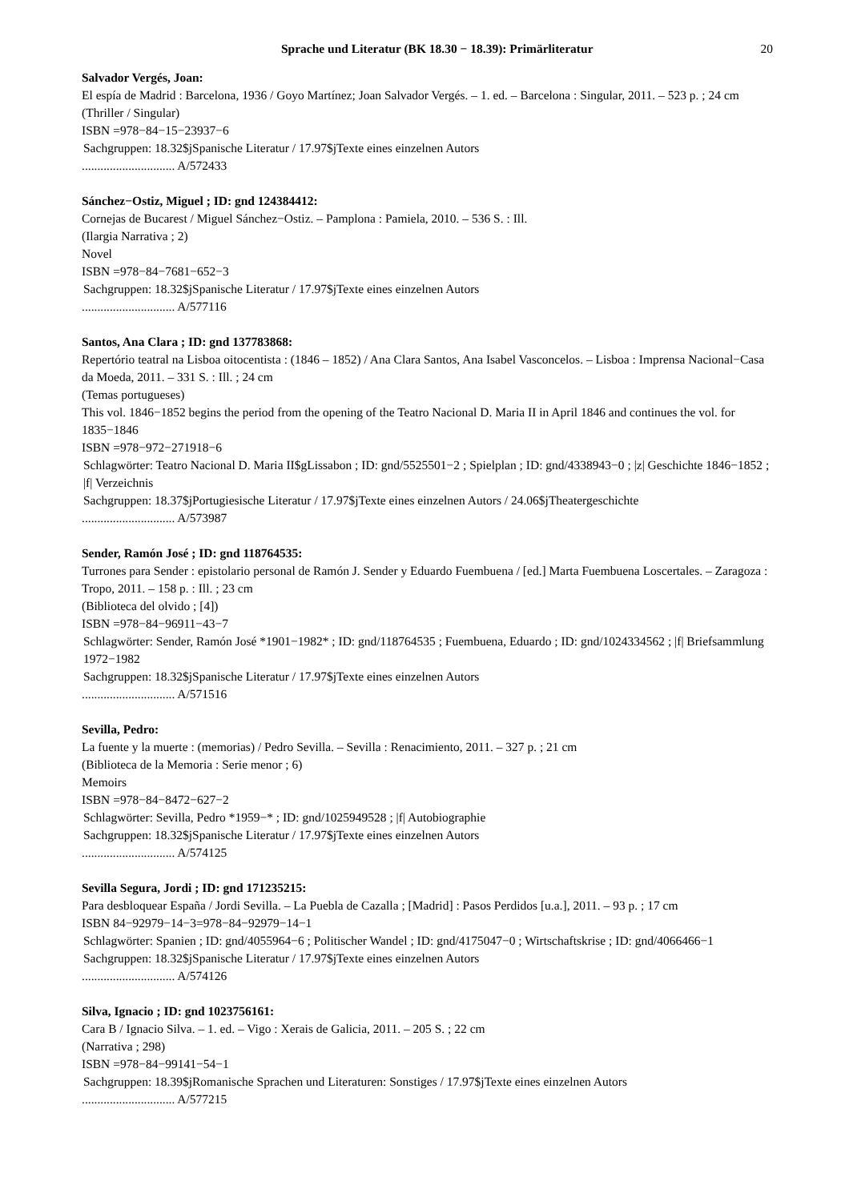Sprache und Literatur (BK 18.30 − 18.39): Primärliteratur 20
Salvador Vergés, Joan:
El espía de Madrid : Barcelona, 1936 / Goyo Martínez; Joan Salvador Vergés. – 1. ed. – Barcelona : Singular, 2011. – 523 p. ; 24 cm
(Thriller / Singular)
ISBN =978−84−15−23937−6
Sachgruppen: 18.32$jSpanische Literatur / 17.97$jTexte eines einzelnen Autors
.............................. A/572433
Sánchez−Ostiz, Miguel ; ID: gnd 124384412:
Cornejas de Bucarest / Miguel Sánchez−Ostiz. – Pamplona : Pamiela, 2010. – 536 S. : Ill.
(Ilargia Narrativa ; 2)
Novel
ISBN =978−84−7681−652−3
Sachgruppen: 18.32$jSpanische Literatur / 17.97$jTexte eines einzelnen Autors
.............................. A/577116
Santos, Ana Clara ; ID: gnd 137783868:
Repertório teatral na Lisboa oitocentista : (1846 – 1852) / Ana Clara Santos, Ana Isabel Vasconcelos. – Lisboa : Imprensa Nacional−Casa da Moeda, 2011. – 331 S. : Ill. ; 24 cm
(Temas portugueses)
This vol. 1846−1852 begins the period from the opening of the Teatro Nacional D. Maria II in April 1846 and continues the vol. for 1835−1846
ISBN =978−972−271918−6
Schlagwörter: Teatro Nacional D. Maria II$gLissabon ; ID: gnd/5525501−2 ; Spielplan ; ID: gnd/4338943−0 ; |z| Geschichte 1846−1852 ; |f| Verzeichnis
Sachgruppen: 18.37$jPortugiesische Literatur / 17.97$jTexte eines einzelnen Autors / 24.06$jTheatergeschichte
.............................. A/573987
Sender, Ramón José ; ID: gnd 118764535:
Turrones para Sender : epistolario personal de Ramón J. Sender y Eduardo Fuembuena / [ed.] Marta Fuembuena Loscertales. – Zaragoza : Tropo, 2011. – 158 p. : Ill. ; 23 cm
(Biblioteca del olvido ; [4])
ISBN =978−84−96911−43−7
Schlagwörter: Sender, Ramón José *1901−1982* ; ID: gnd/118764535 ; Fuembuena, Eduardo ; ID: gnd/1024334562 ; |f| Briefsammlung 1972−1982
Sachgruppen: 18.32$jSpanische Literatur / 17.97$jTexte eines einzelnen Autors
.............................. A/571516
Sevilla, Pedro:
La fuente y la muerte : (memorias) / Pedro Sevilla. – Sevilla : Renacimiento, 2011. – 327 p. ; 21 cm
(Biblioteca de la Memoria : Serie menor ; 6)
Memoirs
ISBN =978−84−8472−627−2
Schlagwörter: Sevilla, Pedro *1959−* ; ID: gnd/1025949528 ; |f| Autobiographie
Sachgruppen: 18.32$jSpanische Literatur / 17.97$jTexte eines einzelnen Autors
.............................. A/574125
Sevilla Segura, Jordi ; ID: gnd 171235215:
Para desbloquear España / Jordi Sevilla. – La Puebla de Cazalla ; [Madrid] : Pasos Perdidos [u.a.], 2011. – 93 p. ; 17 cm
ISBN 84−92979−14−3=978−84−92979−14−1
Schlagwörter: Spanien ; ID: gnd/4055964−6 ; Politischer Wandel ; ID: gnd/4175047−0 ; Wirtschaftskrise ; ID: gnd/4066466−1
Sachgruppen: 18.32$jSpanische Literatur / 17.97$jTexte eines einzelnen Autors
.............................. A/574126
Silva, Ignacio ; ID: gnd 1023756161:
Cara B / Ignacio Silva. – 1. ed. – Vigo : Xerais de Galicia, 2011. – 205 S. ; 22 cm
(Narrativa ; 298)
ISBN =978−84−99141−54−1
Sachgruppen: 18.39$jRomanische Sprachen und Literaturen: Sonstiges / 17.97$jTexte eines einzelnen Autors
.............................. A/577215